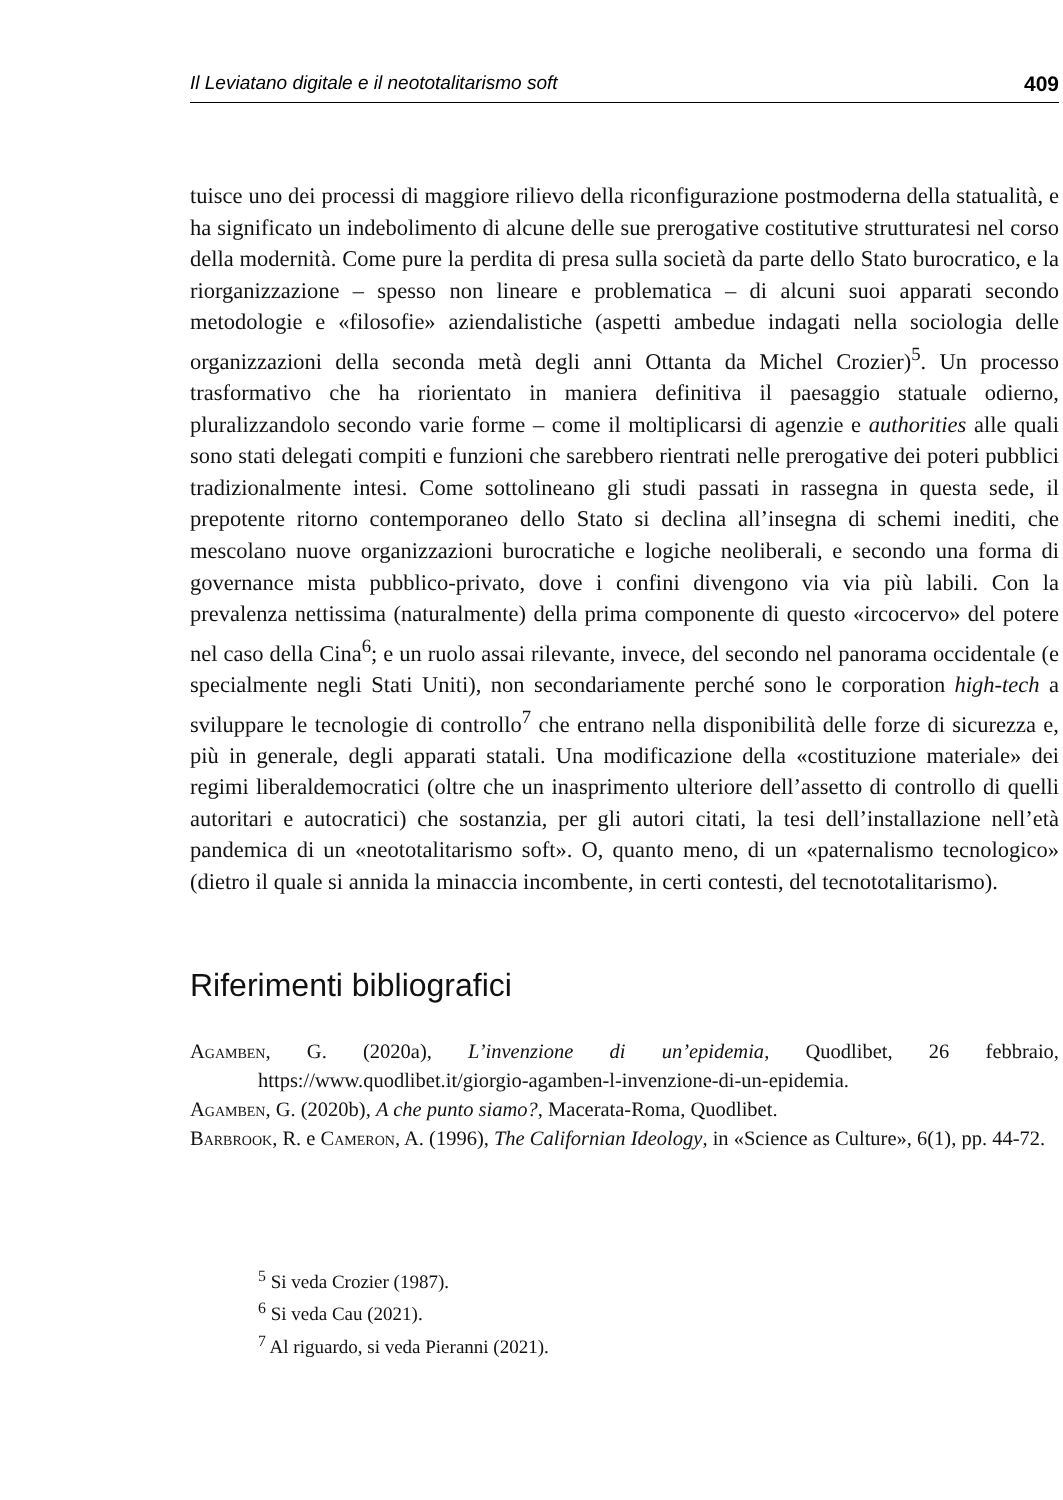Il Leviatano digitale e il neototalitarismo soft 409
tuisce uno dei processi di maggiore rilievo della riconfigurazione postmoderna della statualità, e ha significato un indebolimento di alcune delle sue prerogative costitutive strutturatesi nel corso della modernità. Come pure la perdita di presa sulla società da parte dello Stato burocratico, e la riorganizzazione – spesso non lineare e problematica – di alcuni suoi apparati secondo metodologie e «filosofie» aziendalistiche (aspetti ambedue indagati nella sociologia delle organizzazioni della seconda metà degli anni Ottanta da Michel Crozier)<sup>5</sup>. Un processo trasformativo che ha riorientato in maniera definitiva il paesaggio statuale odierno, pluralizzandolo secondo varie forme – come il moltiplicarsi di agenzie e authorities alle quali sono stati delegati compiti e funzioni che sarebbero rientrati nelle prerogative dei poteri pubblici tradizionalmente intesi. Come sottolineano gli studi passati in rassegna in questa sede, il prepotente ritorno contemporaneo dello Stato si declina all’insegna di schemi inediti, che mescolano nuove organizzazioni burocratiche e logiche neoliberali, e secondo una forma di governance mista pubblico-privato, dove i confini divengono via via più labili. Con la prevalenza nettissima (naturalmente) della prima componente di questo «ircocervo» del potere nel caso della Cina<sup>6</sup>; e un ruolo assai rilevante, invece, del secondo nel panorama occidentale (e specialmente negli Stati Uniti), non secondariamente perché sono le corporation high-tech a sviluppare le tecnologie di controllo<sup>7</sup> che entrano nella disponibilità delle forze di sicurezza e, più in generale, degli apparati statali. Una modificazione della «costituzione materiale» dei regimi liberaldemocratici (oltre che un inasprimento ulteriore dell’assetto di controllo di quelli autoritari e autocratici) che sostanzia, per gli autori citati, la tesi dell’installazione nell’età pandemica di un «neototalitarismo soft». O, quanto meno, di un «paternalismo tecnologico» (dietro il quale si annida la minaccia incombente, in certi contesti, del tecnototalitarismo).
Riferimenti bibliografici
Agamben, G. (2020a), L’invenzione di un’epidemia, Quodlibet, 26 febbraio, https://www.quodlibet.it/giorgio-agamben-l-invenzione-di-un-epidemia.
Agamben, G. (2020b), A che punto siamo?, Macerata-Roma, Quodlibet.
Barbrook, R. e Cameron, A. (1996), The Californian Ideology, in «Science as Culture», 6(1), pp. 44-72.
<sup>5</sup> Si veda Crozier (1987).
<sup>6</sup> Si veda Cau (2021).
<sup>7</sup> Al riguardo, si veda Pieranni (2021).